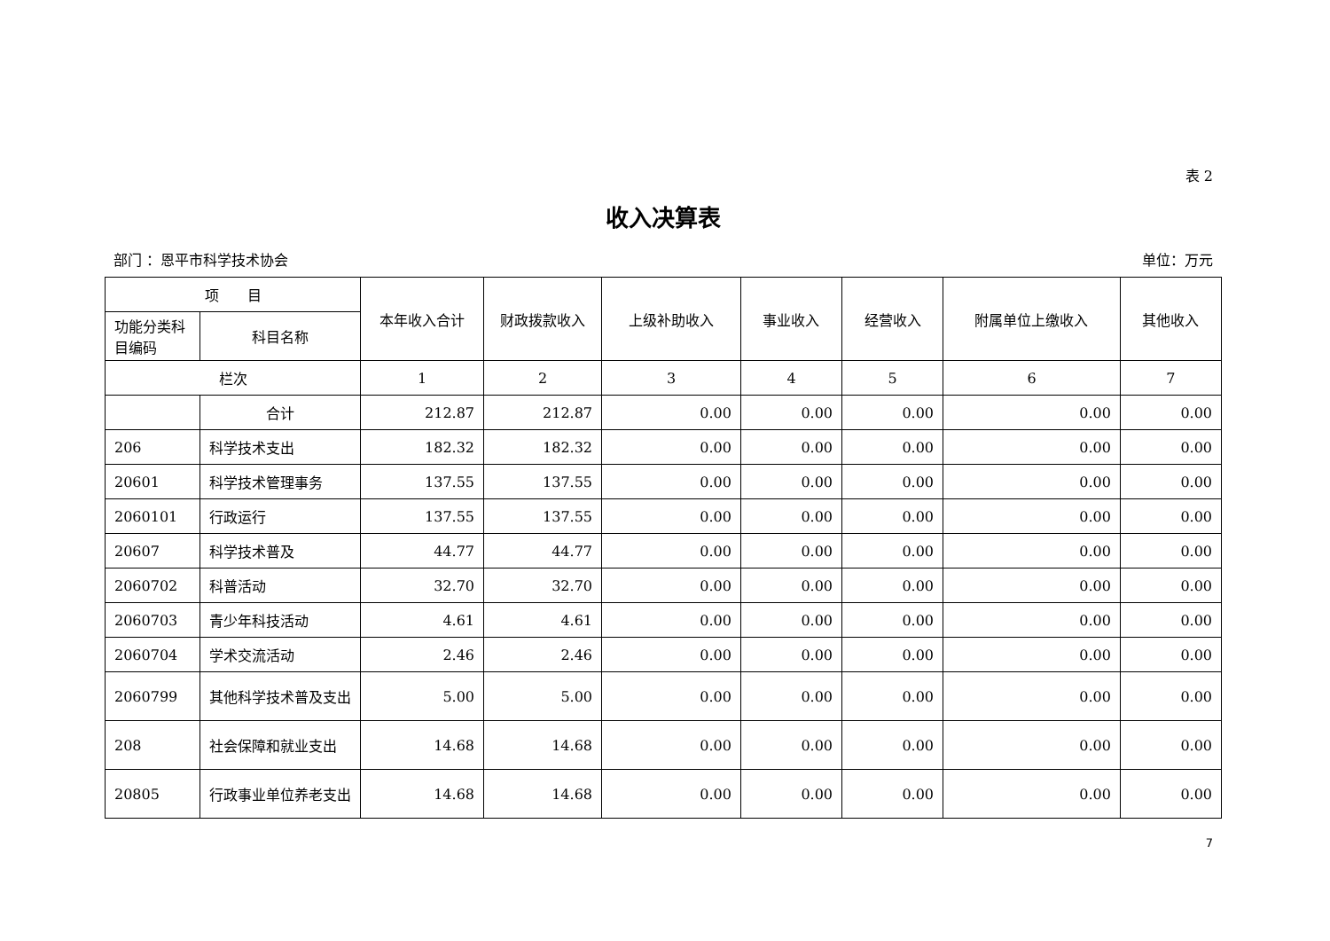表 2
收入决算表
部门 ：恩平市科学技术协会 单位：万元
| 项 目 | | 本年收入合计 | 财政拨款收入 | 上级补助收入 | 事业收入 | 经营收入 | 附属单位上缴收入 | 其他收入 |
| --- | --- | --- | --- | --- | --- | --- | --- | --- |
| 功能分类科目编码 | 科目名称 | | | | | | | |
| 栏次 | | 1 | 2 | 3 | 4 | 5 | 6 | 7 |
| | 合计 | 212.87 | 212.87 | 0.00 | 0.00 | 0.00 | 0.00 | 0.00 |
| 206 | 科学技术支出 | 182.32 | 182.32 | 0.00 | 0.00 | 0.00 | 0.00 | 0.00 |
| 20601 | 科学技术管理事务 | 137.55 | 137.55 | 0.00 | 0.00 | 0.00 | 0.00 | 0.00 |
| 2060101 | 行政运行 | 137.55 | 137.55 | 0.00 | 0.00 | 0.00 | 0.00 | 0.00 |
| 20607 | 科学技术普及 | 44.77 | 44.77 | 0.00 | 0.00 | 0.00 | 0.00 | 0.00 |
| 2060702 | 科普活动 | 32.70 | 32.70 | 0.00 | 0.00 | 0.00 | 0.00 | 0.00 |
| 2060703 | 青少年科技活动 | 4.61 | 4.61 | 0.00 | 0.00 | 0.00 | 0.00 | 0.00 |
| 2060704 | 学术交流活动 | 2.46 | 2.46 | 0.00 | 0.00 | 0.00 | 0.00 | 0.00 |
| 2060799 | 其他科学技术普及支出 | 5.00 | 5.00 | 0.00 | 0.00 | 0.00 | 0.00 | 0.00 |
| 208 | 社会保障和就业支出 | 14.68 | 14.68 | 0.00 | 0.00 | 0.00 | 0.00 | 0.00 |
| 20805 | 行政事业单位养老支出 | 14.68 | 14.68 | 0.00 | 0.00 | 0.00 | 0.00 | 0.00 |
7